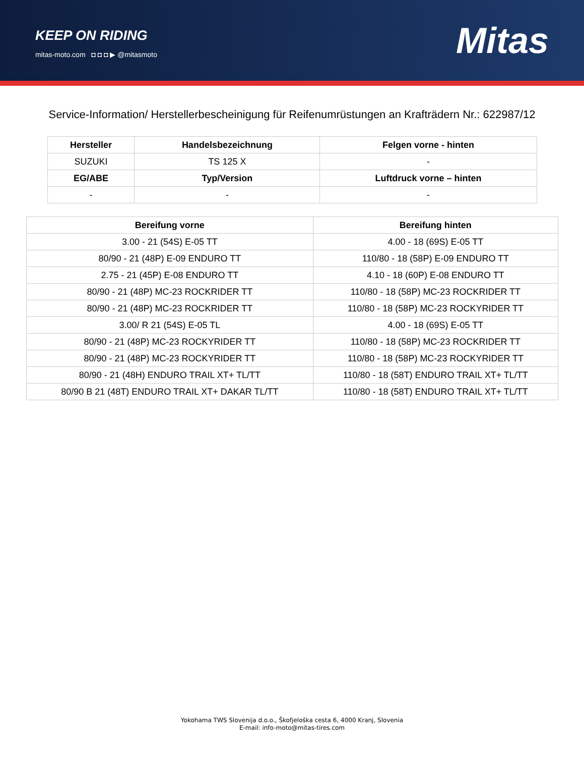KEEP ON RIDING
mitas-moto.com ◘ ◘ ◘ ▶ @mitasmoto
Mitas
Service-Information/ Herstellerbescheinigung für Reifenumrüstungen an Krafträdern Nr.: 622987/12
| Hersteller | Handelsbezeichnung | Felgen vorne - hinten |
| --- | --- | --- |
| SUZUKI | TS 125 X | - |
| EG/ABE | Typ/Version | Luftdruck vorne – hinten |
| - | - | - |
| Bereifung vorne | Bereifung hinten |
| --- | --- |
| 3.00 - 21 (54S) E-05 TT | 4.00 - 18 (69S) E-05 TT |
| 80/90 - 21 (48P) E-09 ENDURO TT | 110/80 - 18 (58P) E-09 ENDURO TT |
| 2.75 - 21 (45P) E-08 ENDURO TT | 4.10 - 18 (60P) E-08 ENDURO TT |
| 80/90 - 21 (48P) MC-23 ROCKRIDER TT | 110/80 - 18 (58P) MC-23 ROCKRIDER TT |
| 80/90 - 21 (48P) MC-23 ROCKRIDER TT | 110/80 - 18 (58P) MC-23 ROCKYRIDER TT |
| 3.00/ R 21 (54S) E-05 TL | 4.00 - 18 (69S) E-05 TT |
| 80/90 - 21 (48P) MC-23 ROCKYRIDER TT | 110/80 - 18 (58P) MC-23 ROCKRIDER TT |
| 80/90 - 21 (48P) MC-23 ROCKYRIDER TT | 110/80 - 18 (58P) MC-23 ROCKYRIDER TT |
| 80/90 - 21 (48H) ENDURO TRAIL XT+ TL/TT | 110/80 - 18 (58T) ENDURO TRAIL XT+ TL/TT |
| 80/90 B 21 (48T) ENDURO TRAIL XT+ DAKAR TL/TT | 110/80 - 18 (58T) ENDURO TRAIL XT+ TL/TT |
Yokohama TWS Slovenija d.o.o., Škofjeloška cesta 6, 4000 Kranj, Slovenia
E-mail: info-moto@mitas-tires.com